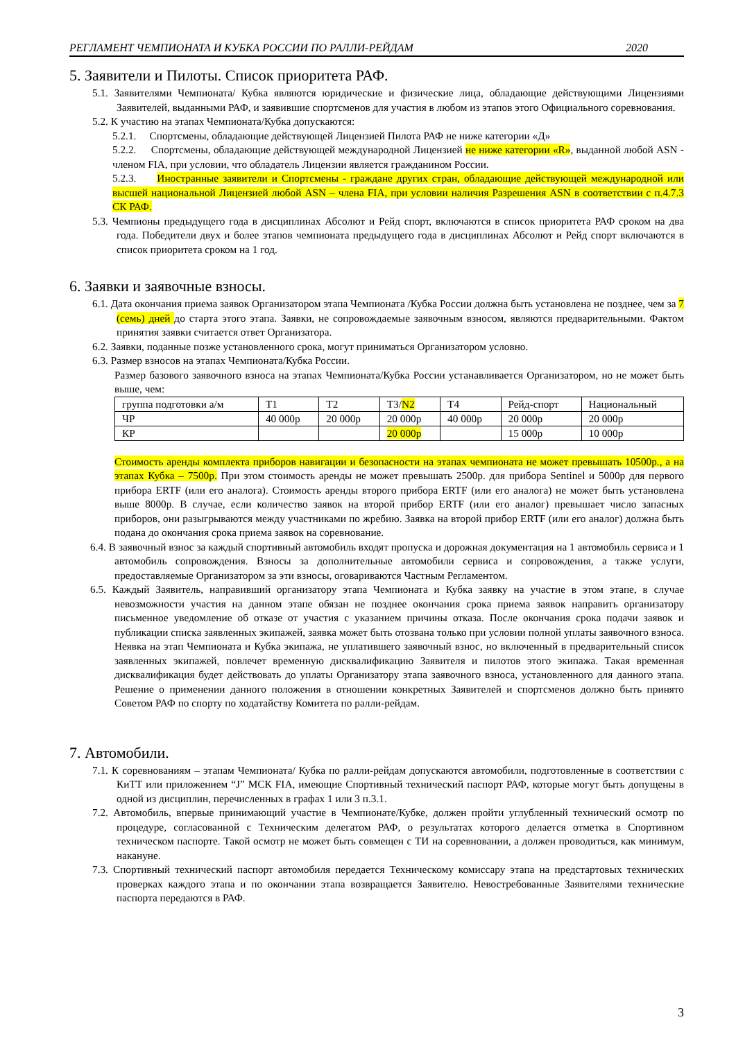РЕГЛАМЕНТ ЧЕМПИОНАТА И КУБКА РОССИИ ПО РАЛЛИ-РЕЙДАМ 2020
5. Заявители и Пилоты. Список приоритета РАФ.
5.1. Заявителями Чемпионата/ Кубка являются юридические и физические лица, обладающие действующими Лицензиями Заявителей, выданными РАФ, и заявившие спортсменов для участия в любом из этапов этого Официального соревнования.
5.2. К участию на этапах Чемпионата/Кубка допускаются:
5.2.1. Спортсмены, обладающие действующей Лицензией Пилота РАФ не ниже категории «Д»
5.2.2. Спортсмены, обладающие действующей международной Лицензией не ниже категории «R», выданной любой ASN - членом FIA, при условии, что обладатель Лицензии является гражданином России.
5.2.3. Иностранные заявители и Спортсмены - граждане других стран, обладающие действующей международной или высшей национальной Лицензией любой ASN – члена FIA, при условии наличия Разрешения ASN в соответствии с п.4.7.3 СК РАФ.
5.3. Чемпионы предыдущего года в дисциплинах Абсолют и Рейд спорт, включаются в список приоритета РАФ сроком на два года. Победители двух и более этапов чемпионата предыдущего года в дисциплинах Абсолют и Рейд спорт включаются в список приоритета сроком на 1 год.
6. Заявки и заявочные взносы.
6.1. Дата окончания приема заявок Организатором этапа Чемпионата /Кубка России должна быть установлена не позднее, чем за 7 (семь) дней до старта этого этапа. Заявки, не сопровождаемые заявочным взносом, являются предварительными. Фактом принятия заявки считается ответ Организатора.
6.2. Заявки, поданные позже установленного срока, могут приниматься Организатором условно.
6.3. Размер взносов на этапах Чемпионата/Кубка России.
Размер базового заявочного взноса на этапах Чемпионата/Кубка России устанавливается Организатором, но не может быть выше, чем:
| группа подготовки а/м | Т1 | Т2 | Т3/ N2 | Т4 | Рейд-спорт | Национальный |
| ЧР | 40 000р | 20 000р | 20 000р | 40 000р | 20 000р | 20 000р |
| КР | | | 20 000р | | 15 000р | 10 000р |
Стоимость аренды комплекта приборов навигации и безопасности на этапах чемпионата не может превышать 10500р., а на этапах Кубка – 7500р. При этом стоимость аренды не может превышать 2500р. для прибора Sentinel и 5000р для первого прибора ERTF (или его аналога). Стоимость аренды второго прибора ERTF (или его аналога) не может быть установлена выше 8000р. В случае, если количество заявок на второй прибор ERTF (или его аналог) превышает число запасных приборов, они разыгрываются между участниками по жребию. Заявка на второй прибор ERTF (или его аналог) должна быть подана до окончания срока приема заявок на соревнование.
6.4. В заявочный взнос за каждый спортивный автомобиль входят пропуска и дорожная документация на 1 автомобиль сервиса и 1 автомобиль сопровождения. Взносы за дополнительные автомобили сервиса и сопровождения, а также услуги, предоставляемые Организатором за эти взносы, оговариваются Частным Регламентом.
6.5. Каждый Заявитель, направивший организатору этапа Чемпионата и Кубка заявку на участие в этом этапе, в случае невозможности участия на данном этапе обязан не позднее окончания срока приема заявок направить организатору письменное уведомление об отказе от участия с указанием причины отказа. После окончания срока подачи заявок и публикации списка заявленных экипажей, заявка может быть отозвана только при условии полной уплаты заявочного взноса. Неявка на этап Чемпионата и Кубка экипажа, не уплатившего заявочный взнос, но включенный в предварительный список заявленных экипажей, повлечет временную дисквалификацию Заявителя и пилотов этого экипажа. Такая временная дисквалификация будет действовать до уплаты Организатору этапа заявочного взноса, установленного для данного этапа. Решение о применении данного положения в отношении конкретных Заявителей и спортсменов должно быть принято Советом РАФ по спорту по ходатайству Комитета по ралли-рейдам.
7. Автомобили.
7.1. К соревнованиям – этапам Чемпионата/ Кубка по ралли-рейдам допускаются автомобили, подготовленные в соответствии с КиТТ или приложением “J” МСК FIA, имеющие Спортивный технический паспорт РАФ, которые могут быть допущены в одной из дисциплин, перечисленных в графах 1 или 3 п.3.1.
7.2. Автомобиль, впервые принимающий участие в Чемпионате/Кубке, должен пройти углубленный технический осмотр по процедуре, согласованной с Техническим делегатом РАФ, о результатах которого делается отметка в Спортивном техническом паспорте. Такой осмотр не может быть совмещен с ТИ на соревновании, а должен проводиться, как минимум, накануне.
7.3. Спортивный технический паспорт автомобиля передается Техническому комиссару этапа на предстартовых технических проверках каждого этапа и по окончании этапа возвращается Заявителю. Невостребованные Заявителями технические паспорта передаются в РАФ.
3